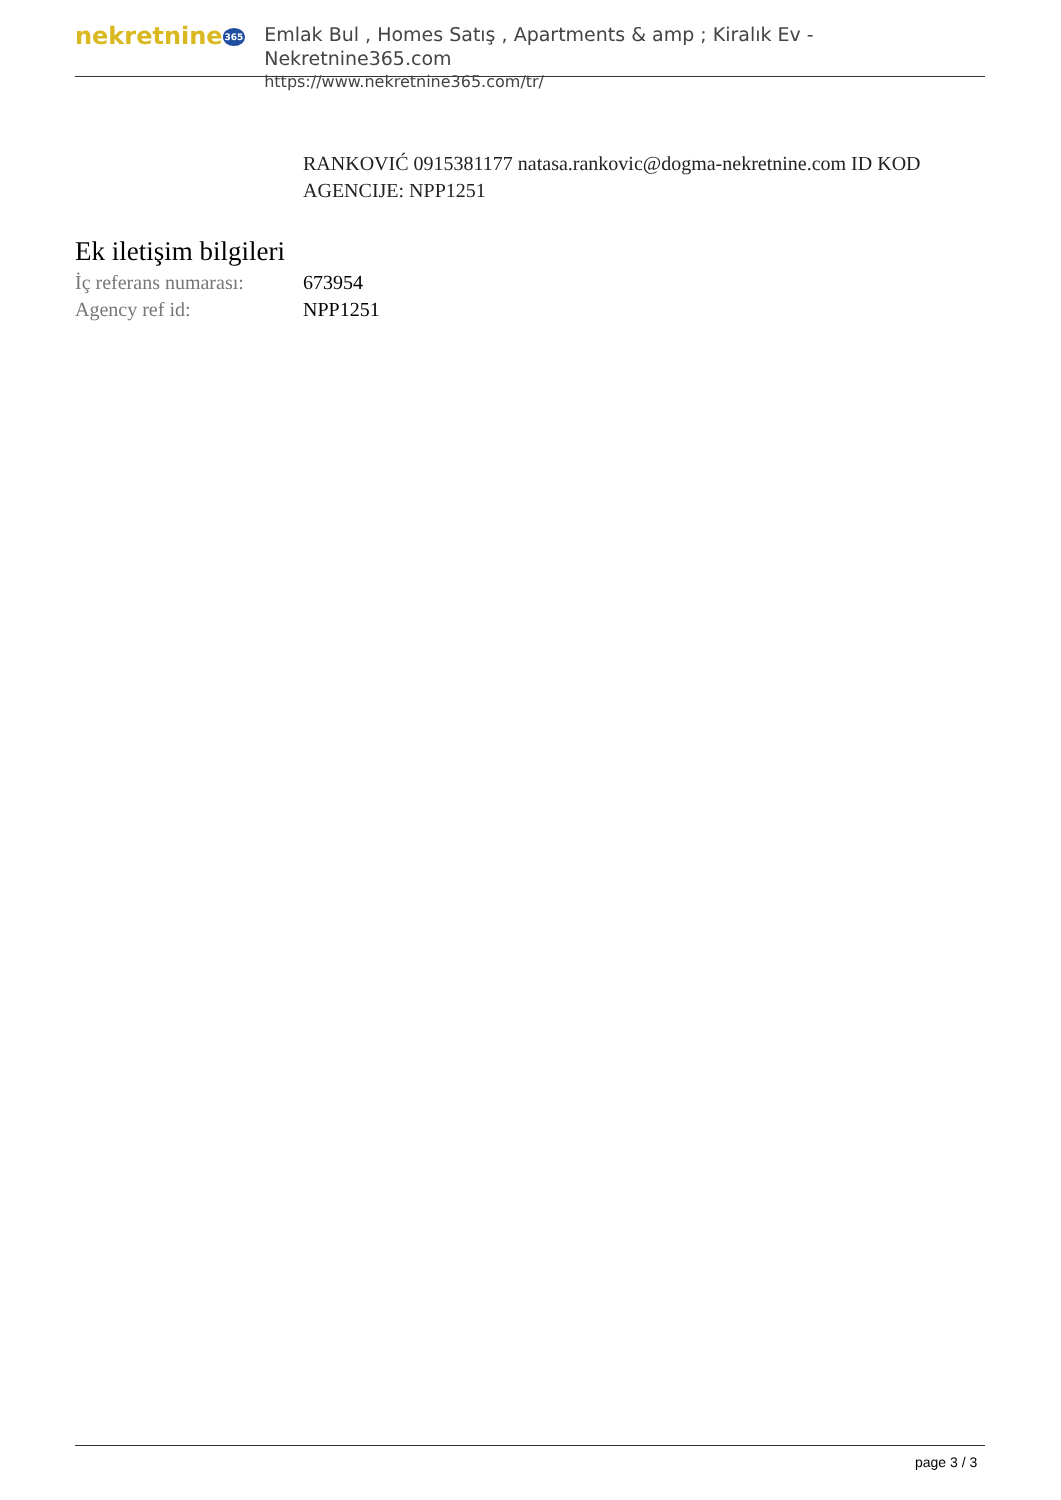nekretnine365
Emlak Bul , Homes Satış , Apartments & amp ; Kiralık Ev - Nekretnine365.com
https://www.nekretnine365.com/tr/
RANKOVIĆ 0915381177 natasa.rankovic@dogma-nekretnine.com ID KOD AGENCIJE: NPP1251
Ek iletişim bilgileri
İç referans numarası:
673954
Agency ref id: NPP1251
page 3 / 3